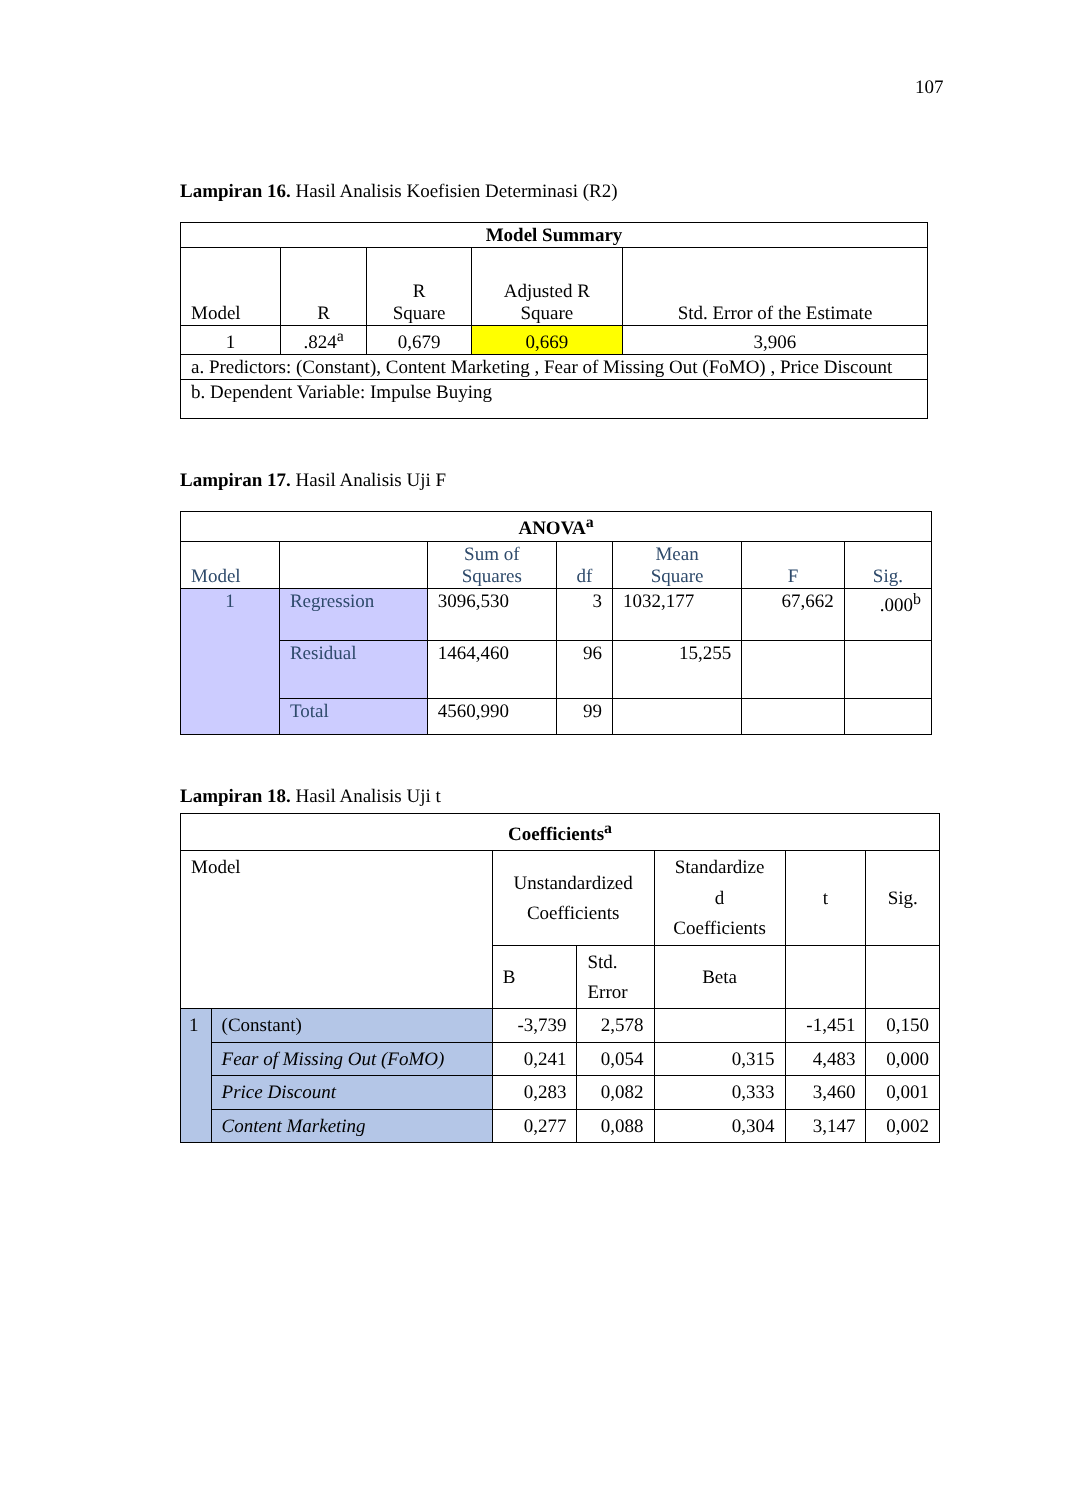107
Lampiran 16. Hasil Analisis Koefisien Determinasi (R2)
| Model Summary | | | | |
| --- | --- | --- | --- | --- |
| Model | R | R Square | Adjusted R Square | Std. Error of the Estimate |
| 1 | .824<sup>a</sup> | 0,679 | 0,669 | 3,906 |
| a. Predictors: (Constant), Content Marketing , Fear of Missing Out (FoMO) , Price Discount | | | | |
| b. Dependent Variable: Impulse Buying | | | | |
Lampiran 17. Hasil Analisis Uji F
| ANOVA<sup>a</sup> | | | | | | |
| --- | --- | --- | --- | --- | --- | --- |
| Model | | Sum of Squares | df | Mean Square | F | Sig. |
| 1 | Regression | 3096,530 | 3 | 1032,177 | 67,662 | .000<sup>b</sup> |
| | Residual | 1464,460 | 96 | 15,255 | | |
| | Total | 4560,990 | 99 | | | |
Lampiran 18. Hasil Analisis Uji t
| Coefficients<sup>a</sup> | | | | | | |
| --- | --- | --- | --- | --- | --- | --- |
| Model | | Unstandardized Coefficients | | Standardize d Coefficients | t | Sig. |
| | | B | Std. Error | Beta | | |
| 1 | (Constant) | -3,739 | 2,578 | | -1,451 | 0,150 |
| | Fear of Missing Out (FoMO) | 0,241 | 0,054 | 0,315 | 4,483 | 0,000 |
| | Price Discount | 0,283 | 0,082 | 0,333 | 3,460 | 0,001 |
| | Content Marketing | 0,277 | 0,088 | 0,304 | 3,147 | 0,002 |